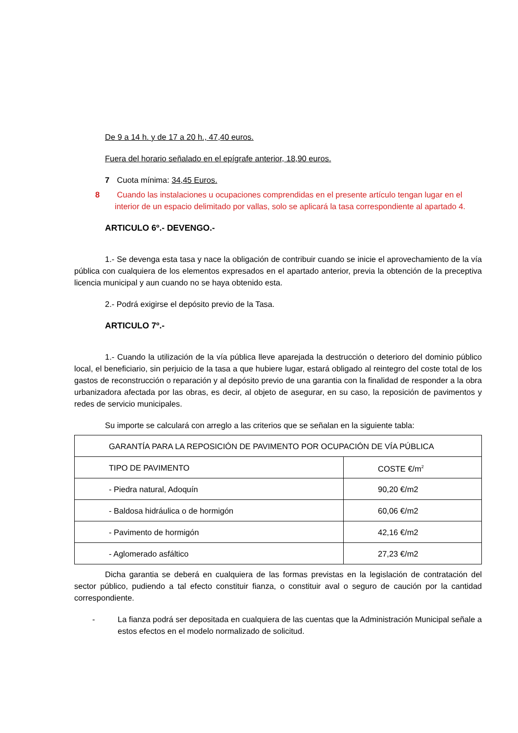De 9 a 14 h. y de 17 a 20 h., 47,40 euros.
Fuera del horario señalado en el epígrafe anterior, 18,90 euros.
7 Cuota mínima: 34,45 Euros.
8 Cuando las instalaciones u ocupaciones comprendidas en el presente artículo tengan lugar en el interior de un espacio delimitado por vallas, solo se aplicará la tasa correspondiente al apartado 4.
ARTICULO 6º.- DEVENGO.-
1.- Se devenga esta tasa y nace la obligación de contribuir cuando se inicie el aprovechamiento de la vía pública con cualquiera de los elementos expresados en el apartado anterior, previa la obtención de la preceptiva licencia municipal y aun cuando no se haya obtenido esta.
2.- Podrá exigirse el depósito previo de la Tasa.
ARTICULO 7º.-
1.- Cuando la utilización de la vía pública lleve aparejada la destrucción o deterioro del dominio público local, el beneficiario, sin perjuicio de la tasa a que hubiere lugar, estará obligado al reintegro del coste total de los gastos de reconstrucción o reparación y al depósito previo de una garantia con la finalidad de responder a la obra urbanizadora afectada por las obras, es decir, al objeto de asegurar, en su caso, la reposición de pavimentos y redes de servicio municipales.
Su importe se calculará con arreglo a las criterios que se señalan en la siguiente tabla:
| GARANTÍA PARA LA REPOSICIÓN DE PAVIMENTO POR OCUPACIÓN DE VÍA PÚBLICA | |
| --- | --- |
| TIPO DE PAVIMENTO | COSTE €/m<sup>2</sup> |
| - Piedra natural, Adoquín | 90,20 €/m2 |
| - Baldosa hidráulica o de hormigón | 60,06 €/m2 |
| - Pavimento de hormigón | 42,16 €/m2 |
| - Aglomerado asfáltico | 27,23 €/m2 |
Dicha garantia se deberá en cualquiera de las formas previstas en la legislación de contratación del sector público, pudiendo a tal efecto constituir fianza, o constituir aval o seguro de caución por la cantidad correspondiente.
- La fianza podrá ser depositada en cualquiera de las cuentas que la Administración Municipal señale a estos efectos en el modelo normalizado de solicitud.